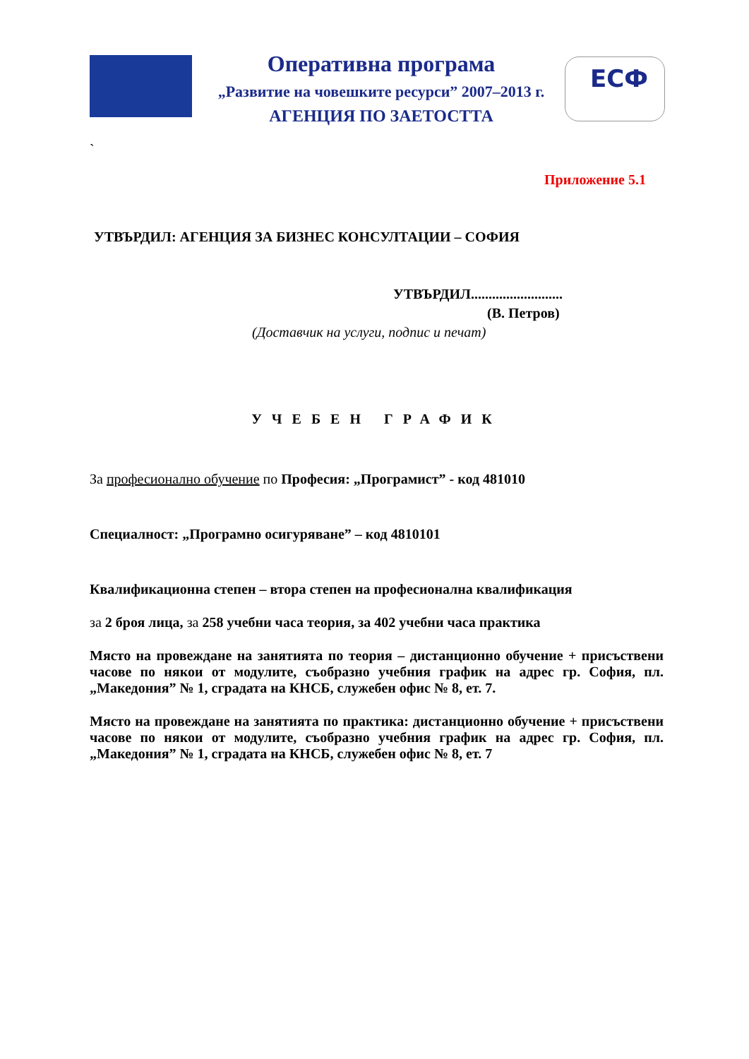Оперативна програма
„Развитие на човешките ресурси” 2007–2013 г.
АГЕНЦИЯ ПО ЗАЕТОСТТА
ЕСФ
`
Приложение 5.1
УТВЪРДИЛ: АГЕНЦИЯ ЗА БИЗНЕС КОНСУЛТАЦИИ – СОФИЯ
УТВЪРДИЛ..........................
(В. Петров)
(Доставчик на услуги, подпис и печат)
УЧЕБЕН ГРАФИК
За професионално обучение по Професия: „Програмист” - код 481010
Специалност: „Програмно осигуряване” – код 4810101
Квалификационна степен – втора степен на професионална квалификация
за 2 броя лица, за 258 учебни часа теория, за 402 учебни часа практика
Място на провеждане на занятията по теория – дистанционно обучение + присъствени часове по някои от модулите, съобразно учебния график на адрес гр. София, пл. „Македония” № 1, сградата на КНСБ, служебен офис № 8, ет. 7.
Място на провеждане на занятията по практика: дистанционно обучение + присъствени часове по някои от модулите, съобразно учебния график на адрес гр. София, пл. „Македония” № 1, сградата на КНСБ, служебен офис № 8, ет. 7